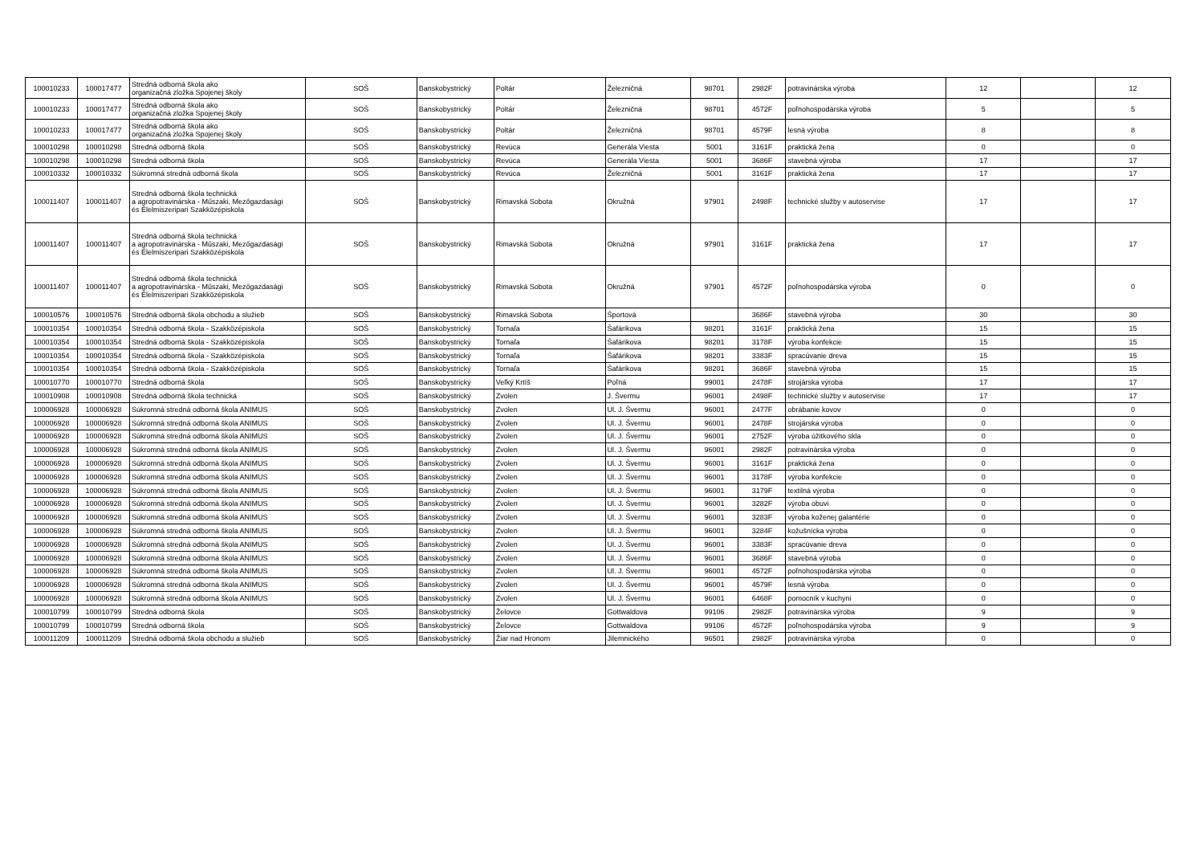| 100010233 | 100017477 | Stredná odborná škola ako organizačná zložka Spojenej školy | SOŠ | Banskobystrický | Poltár | Železničná | 98701 | 2982F | potravinárska výroba | 12 | | 12 |
| 100010233 | 100017477 | Stredná odborná škola ako organizačná zložka Spojenej školy | SOŠ | Banskobystrický | Poltár | Železničná | 98701 | 4572F | poľnohospodárska výroba | 5 | | 5 |
| 100010233 | 100017477 | Stredná odborná škola ako organizačná zložka Spojenej školy | SOŠ | Banskobystrický | Poltár | Železničná | 98701 | 4579F | lesná výroba | 8 | | 8 |
| 100010298 | 100010298 | Stredná odborná škola | SOŠ | Banskobystrický | Revúca | Generála Viesta | 5001 | 3161F | praktická žena | 0 | | 0 |
| 100010298 | 100010298 | Stredná odborná škola | SOŠ | Banskobystrický | Revúca | Generála Viesta | 5001 | 3686F | stavebná výroba | 17 | | 17 |
| 100010332 | 100010332 | Súkromná stredná odborná škola | SOŠ | Banskobystrický | Revúca | Železničná | 5001 | 3161F | praktická žena | 17 | | 17 |
| 100011407 | 100011407 | Stredná odborná škola technická a agropotravinárska - Műszaki, Mezőgazdasági és Élelmiszeripari Szakközépiskola | SOŠ | Banskobystrický | Rimavská Sobota | Okružná | 97901 | 2498F | technické služby v autoservise | 17 | | 17 |
| 100011407 | 100011407 | Stredná odborná škola technická a agropotravinárska - Műszaki, Mezőgazdasági és Élelmiszeripari Szakközépiskola | SOŠ | Banskobystrický | Rimavská Sobota | Okružná | 97901 | 3161F | praktická žena | 17 | | 17 |
| 100011407 | 100011407 | Stredná odborná škola technická a agropotravinárska - Műszaki, Mezőgazdasági és Élelmiszeripari Szakközépiskola | SOŠ | Banskobystrický | Rimavská Sobota | Okružná | 97901 | 4572F | poľnohospodárska výroba | 0 | | 0 |
| 100010576 | 100010576 | Stredná odborná škola obchodu a služieb | SOŠ | Banskobystrický | Rimavská Sobota | Športová | | 3686F | stavebná výroba | 30 | | 30 |
| 100010354 | 100010354 | Stredná odborná škola - Szakközépiskola | SOŠ | Banskobystrický | Tornaľa | Šafárikova | 98201 | 3161F | praktická žena | 15 | | 15 |
| 100010354 | 100010354 | Stredná odborná škola - Szakközépiskola | SOŠ | Banskobystrický | Tornaľa | Šafárikova | 98201 | 3178F | výroba konfekcie | 15 | | 15 |
| 100010354 | 100010354 | Stredná odborná škola - Szakközépiskola | SOŠ | Banskobystrický | Tornaľa | Šafárikova | 98201 | 3383F | spracúvanie dreva | 15 | | 15 |
| 100010354 | 100010354 | Stredná odborná škola - Szakközépiskola | SOŠ | Banskobystrický | Tornaľa | Šafárikova | 98201 | 3686F | stavebná výroba | 15 | | 15 |
| 100010770 | 100010770 | Stredná odborná škola | SOŠ | Banskobystrický | Veľký Krtíš | Poľná | 99001 | 2478F | strojárska výroba | 17 | | 17 |
| 100010908 | 100010908 | Stredná odborná škola technická | SOŠ | Banskobystrický | Zvolen | J. Švermu | 96001 | 2498F | technické služby v autoservise | 17 | | 17 |
| 100006928 | 100006928 | Súkromná stredná odborná škola ANIMUS | SOŠ | Banskobystrický | Zvolen | Ul. J. Švermu | 96001 | 2477F | obrábanie kovov | 0 | | 0 |
| 100006928 | 100006928 | Súkromná stredná odborná škola ANIMUS | SOŠ | Banskobystrický | Zvolen | Ul. J. Švermu | 96001 | 2478F | strojárska výroba | 0 | | 0 |
| 100006928 | 100006928 | Súkromná stredná odborná škola ANIMUS | SOŠ | Banskobystrický | Zvolen | Ul. J. Švermu | 96001 | 2752F | výroba úžitkového skla | 0 | | 0 |
| 100006928 | 100006928 | Súkromná stredná odborná škola ANIMUS | SOŠ | Banskobystrický | Zvolen | Ul. J. Švermu | 96001 | 2982F | potravinárska výroba | 0 | | 0 |
| 100006928 | 100006928 | Súkromná stredná odborná škola ANIMUS | SOŠ | Banskobystrický | Zvolen | Ul. J. Švermu | 96001 | 3161F | praktická žena | 0 | | 0 |
| 100006928 | 100006928 | Súkromná stredná odborná škola ANIMUS | SOŠ | Banskobystrický | Zvolen | Ul. J. Švermu | 96001 | 3178F | výroba konfekcie | 0 | | 0 |
| 100006928 | 100006928 | Súkromná stredná odborná škola ANIMUS | SOŠ | Banskobystrický | Zvolen | Ul. J. Švermu | 96001 | 3179F | textilná výroba | 0 | | 0 |
| 100006928 | 100006928 | Súkromná stredná odborná škola ANIMUS | SOŠ | Banskobystrický | Zvolen | Ul. J. Švermu | 96001 | 3282F | výroba obuvi | 0 | | 0 |
| 100006928 | 100006928 | Súkromná stredná odborná škola ANIMUS | SOŠ | Banskobystrický | Zvolen | Ul. J. Švermu | 96001 | 3283F | výroba koženej galantérie | 0 | | 0 |
| 100006928 | 100006928 | Súkromná stredná odborná škola ANIMUS | SOŠ | Banskobystrický | Zvolen | Ul. J. Švermu | 96001 | 3284F | kožušnícka výroba | 0 | | 0 |
| 100006928 | 100006928 | Súkromná stredná odborná škola ANIMUS | SOŠ | Banskobystrický | Zvolen | Ul. J. Švermu | 96001 | 3383F | spracúvanie dreva | 0 | | 0 |
| 100006928 | 100006928 | Súkromná stredná odborná škola ANIMUS | SOŠ | Banskobystrický | Zvolen | Ul. J. Švermu | 96001 | 3686F | stavebná výroba | 0 | | 0 |
| 100006928 | 100006928 | Súkromná stredná odborná škola ANIMUS | SOŠ | Banskobystrický | Zvolen | Ul. J. Švermu | 96001 | 4572F | poľnohospodárska výroba | 0 | | 0 |
| 100006928 | 100006928 | Súkromná stredná odborná škola ANIMUS | SOŠ | Banskobystrický | Zvolen | Ul. J. Švermu | 96001 | 4579F | lesná výroba | 0 | | 0 |
| 100006928 | 100006928 | Súkromná stredná odborná škola ANIMUS | SOŠ | Banskobystrický | Zvolen | Ul. J. Švermu | 96001 | 6468F | pomocník v kuchyni | 0 | | 0 |
| 100010799 | 100010799 | Stredná odborná škola | SOŠ | Banskobystrický | Želovce | Gottwaldova | 99106 | 2982F | potravinárska výroba | 9 | | 9 |
| 100010799 | 100010799 | Stredná odborná škola | SOŠ | Banskobystrický | Želovce | Gottwaldova | 99106 | 4572F | poľnohospodárska výroba | 9 | | 9 |
| 100011209 | 100011209 | Stredná odborná škola obchodu a služieb | SOŠ | Banskobystrický | Žiar nad Hronom | Jilemnického | 96501 | 2982F | potravinárska výroba | 0 | | 0 |